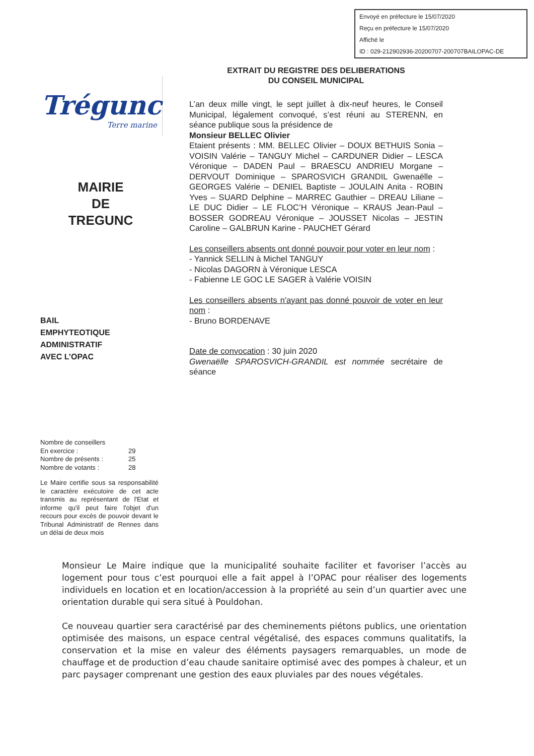Envoyé en préfecture le 15/07/2020
Reçu en préfecture le 15/07/2020
Affiché le
ID : 029-212902936-20200707-200707BAILOPAC-DE
Trégunc
Terre marine
MAIRIE
DE
TREGUNC
BAIL
EMPHYTEOTIQUE
ADMINISTRATIF
AVEC L’OPAC
Nombre de conseillers
En exercice : 29
Nombre de présents : 25
Nombre de votants : 28
Le Maire certifie sous sa responsabilité le caractère exécutoire de cet acte transmis au représentant de l'Etat et informe qu'il peut faire l'objet d'un recours pour excès de pouvoir devant le Tribunal Administratif de Rennes dans un délai de deux mois
EXTRAIT DU REGISTRE DES DELIBERATIONS
DU CONSEIL MUNICIPAL
L’an deux mille vingt, le sept juillet à dix-neuf heures, le Conseil Municipal, légalement convoqué, s’est réuni au STERENN, en séance publique sous la présidence de
Monsieur BELLEC Olivier
Etaient présents : MM. BELLEC Olivier – DOUX BETHUIS Sonia – VOISIN Valérie – TANGUY Michel – CARDUNER Didier – LESCA Véronique – DADEN Paul – BRAESCU ANDRIEU Morgane – DERVOUT Dominique – SPAROSVICH GRANDIL Gwenaëlle –GEORGES Valérie – DENIEL Baptiste – JOULAIN Anita - ROBIN Yves – SUARD Delphine – MARREC Gauthier – DREAU Liliane – LE DUC Didier – LE FLOC’H Véronique – KRAUS Jean-Paul – BOSSER GODREAU Véronique – JOUSSET Nicolas – JESTIN Caroline – GALBRUN Karine - PAUCHET Gérard
Les conseillers absents ont donné pouvoir pour voter en leur nom :
- Yannick SELLIN à Michel TANGUY
- Nicolas DAGORN à Véronique LESCA
- Fabienne LE GOC LE SAGER à Valérie VOISIN
Les conseillers absents n'ayant pas donné pouvoir de voter en leur nom :
- Bruno BORDENAVE
Date de convocation : 30 juin 2020
Gwenaëlle SPAROSVICH-GRANDIL est nommée secrétaire de séance
Monsieur Le Maire indique que la municipalité souhaite faciliter et favoriser l’accès au logement pour tous c’est pourquoi elle a fait appel à l’OPAC pour réaliser des logements individuels en location et en location/accession à la propriété au sein d’un quartier avec une orientation durable qui sera situé à Pouldohan.
Ce nouveau quartier sera caractérisé par des cheminements piétons publics, une orientation optimisée des maisons, un espace central végétalisé, des espaces communs qualitatifs, la conservation et la mise en valeur des éléments paysagers remarquables, un mode de chauffage et de production d’eau chaude sanitaire optimisé avec des pompes à chaleur, et un parc paysager comprenant une gestion des eaux pluviales par des noues végétales.